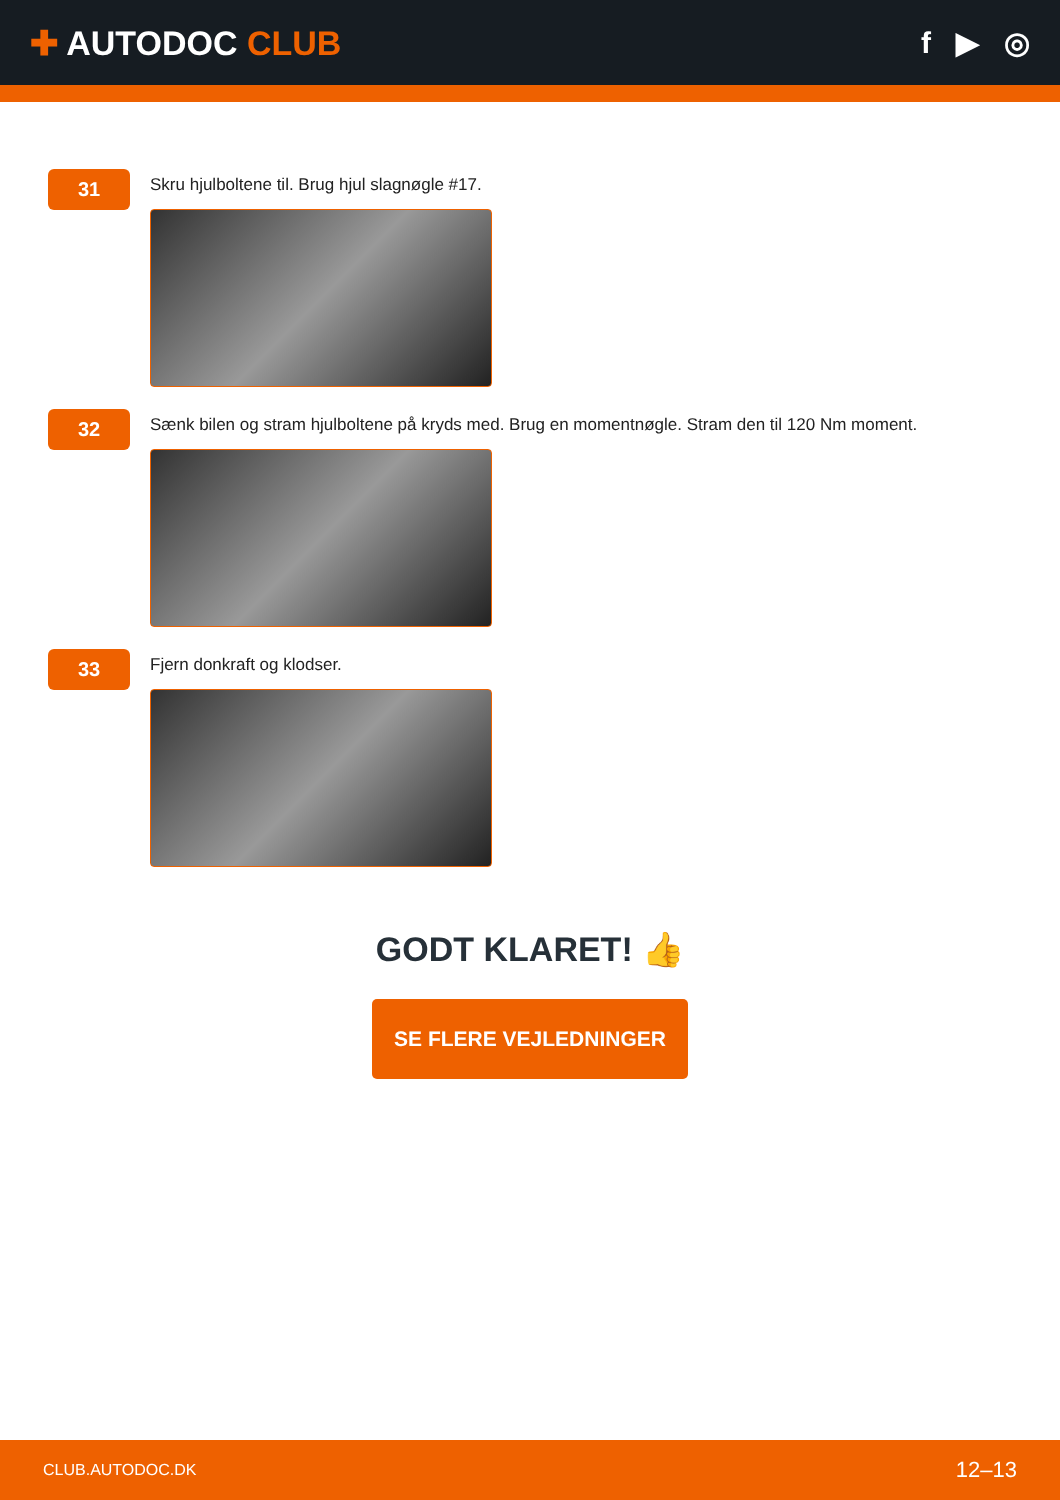✚ AUTODOC CLUB f ▶ ◎
31
Skru hjulboltene til. Brug hjul slagnøgle #17.
32
Sænk bilen og stram hjulboltene på kryds med. Brug en momentnøgle. Stram den til 120 Nm moment.
33
Fjern donkraft og klodser.
GODT KLARET! 👍
SE FLERE VEJLEDNINGER
CLUB.AUTODOC.DK 12–13